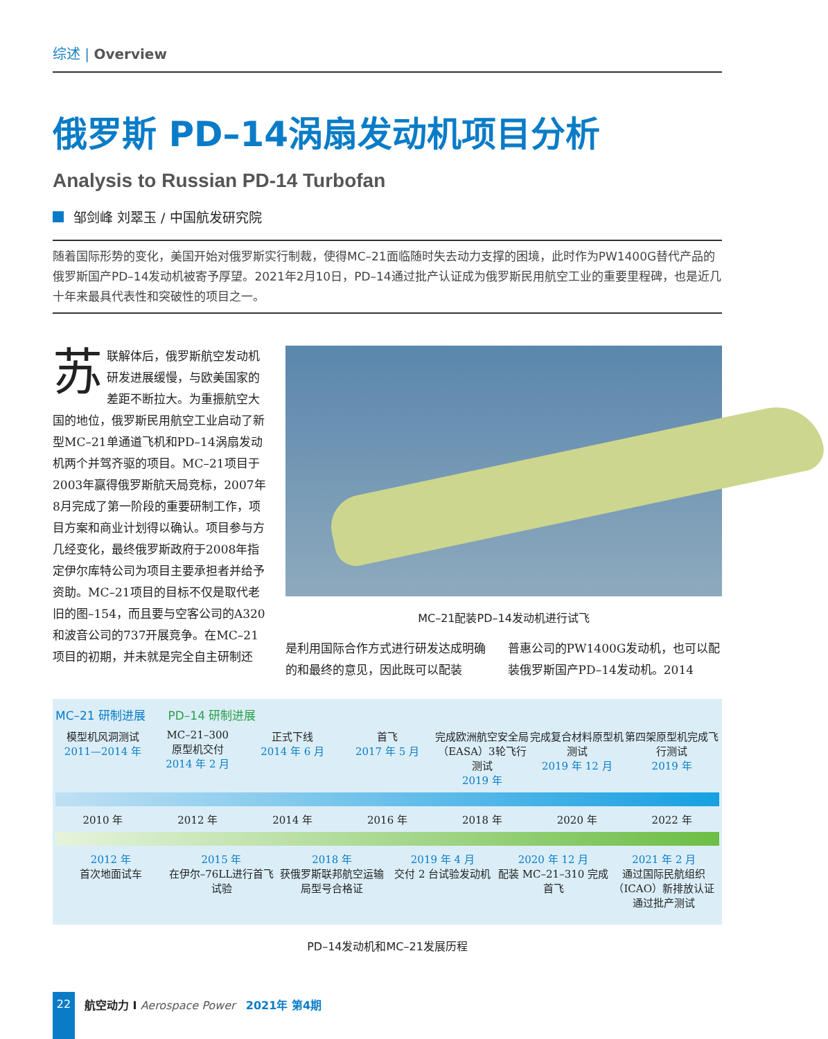综述 | Overview
俄罗斯 PD–14涡扇发动机项目分析
Analysis to Russian PD-14 Turbofan
邹剑峰 刘翠玉 / 中国航发研究院
随着国际形势的变化，美国开始对俄罗斯实行制裁，使得MC–21面临随时失去动力支撑的困境，此时作为PW1400G替代产品的俄罗斯国产PD–14发动机被寄予厚望。2021年2月10日，PD–14通过批产认证成为俄罗斯民用航空工业的重要里程碑，也是近几十年来最具代表性和突破性的项目之一。
苏联解体后，俄罗斯航空发动机研发进展缓慢，与欧美国家的差距不断拉大。为重振航空大国的地位，俄罗斯民用航空工业启动了新型MC–21单通道飞机和PD–14涡扇发动机两个并驾齐驱的项目。MC–21项目于2003年赢得俄罗斯航天局竞标，2007年8月完成了第一阶段的重要研制工作，项目方案和商业计划得以确认。项目参与方几经变化，最终俄罗斯政府于2008年指定伊尔库特公司为项目主要承担者并给予资助。MC–21项目的目标不仅是取代老旧的图–154，而且要与空客公司的A320和波音公司的737开展竞争。在MC–21项目的初期，并未就是完全自主研制还
MC–21配装PD–14发动机进行试飞
是利用国际合作方式进行研发达成明确的和最终的意见，因此既可以配装
普惠公司的PW1400G发动机，也可以配装俄罗斯国产PD–14发动机。2014
MC–21 研制进展 PD–14 研制进展
模型机风洞测试
2011—2014 年
MC–21–300
原型机交付
2014 年 2 月
正式下线
2014 年 6 月
首飞
2017 年 5 月
完成欧洲航空安全局（EASA）3轮飞行测试
2019 年
完成复合材料原型机测试
2019 年 12 月
第四架原型机完成飞行测试
2019 年
2010 年 2012 年 2014 年 2016 年 2018 年 2020 年 2022 年
2012 年
首次地面试车
2015 年
在伊尔–76LL进行首飞试验
2018 年
获俄罗斯联邦航空运输局型号合格证
2019 年 4 月
交付 2 台试验发动机
2020 年 12 月
配装 MC–21–310 完成首飞
2021 年 2 月
通过国际民航组织（ICAO）新排放认证通过批产测试
PD–14发动机和MC–21发展历程
22
航空动力 I Aerospace Power 2021年 第4期